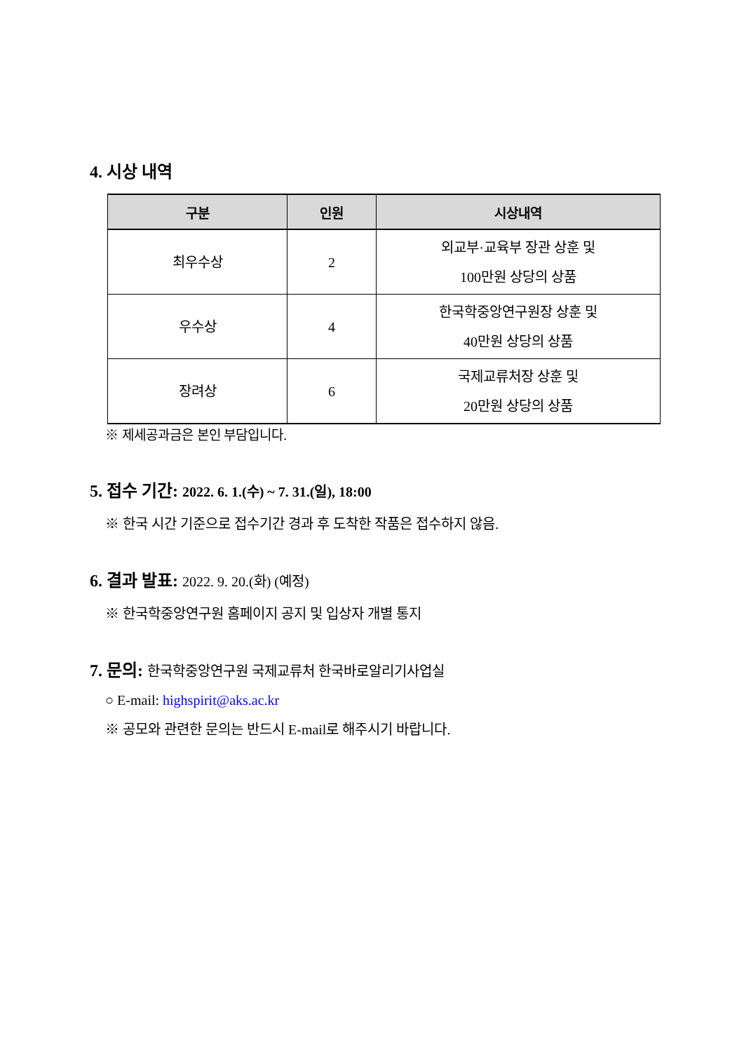4. 시상 내역
| 구분 | 인원 | 시상내역 |
| --- | --- | --- |
| 최우수상 | 2 | 외교부·교육부 장관 상훈 및 100만원 상당의 상품 |
| 우수상 | 4 | 한국학중앙연구원장 상훈 및 40만원 상당의 상품 |
| 장려상 | 6 | 국제교류처장 상훈 및 20만원 상당의 상품 |
※ 제세공과금은 본인 부담입니다.
5. 접수 기간: 2022. 6. 1.(수) ~ 7. 31.(일), 18:00
※ 한국 시간 기준으로 접수기간 경과 후 도착한 작품은 접수하지 않음.
6. 결과 발표: 2022. 9. 20.(화) (예정)
※ 한국학중앙연구원 홈페이지 공지 및 입상자 개별 통지
7. 문의: 한국학중앙연구원 국제교류처 한국바로알리기사업실
○ E-mail: highspirit@aks.ac.kr
※ 공모와 관련한 문의는 반드시 E-mail로 해주시기 바랍니다.